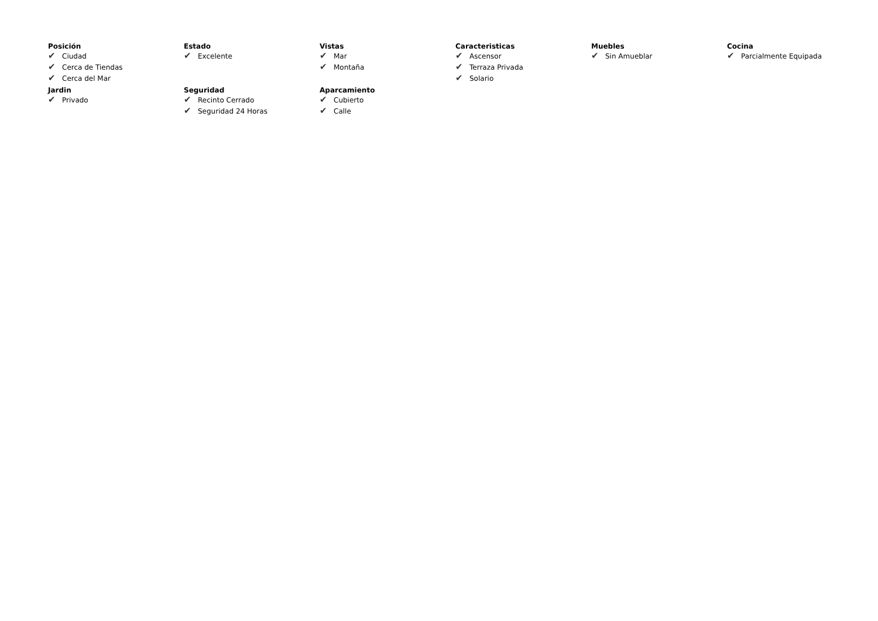Posición
✔ Ciudad
✔ Cerca de Tiendas
✔ Cerca del Mar
Estado
✔ Excelente
Vistas
✔ Mar
✔ Montaña
Caracteristicas
✔ Ascensor
✔ Terraza Privada
✔ Solario
Muebles
✔ Sin Amueblar
Cocina
✔ Parcialmente Equipada
Jardin
✔ Privado
Seguridad
✔ Recinto Cerrado
✔ Seguridad 24 Horas
Aparcamiento
✔ Cubierto
✔ Calle